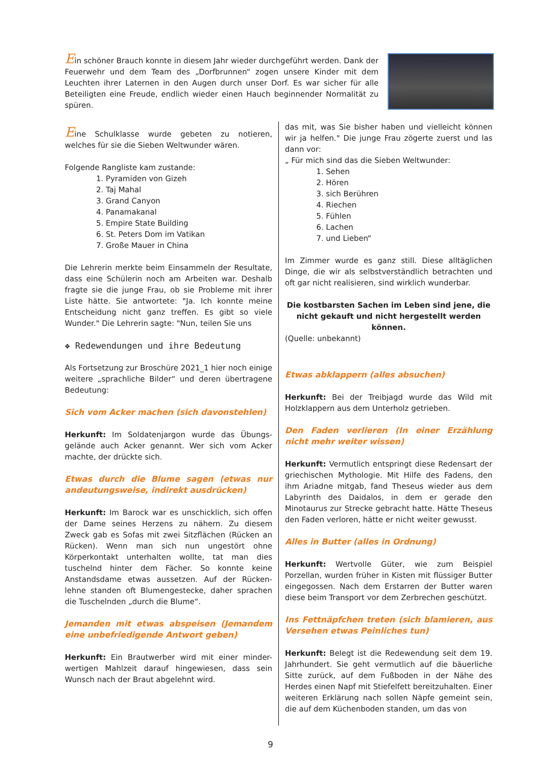Ein schöner Brauch konnte in diesem Jahr wieder durchgeführt werden. Dank der Feuerwehr und dem Team des „Dorfbrunnen“ zogen unsere Kinder mit dem Leuchten ihrer Laternen in den Augen durch unser Dorf. Es war sicher für alle Beteiligten eine Freude, endlich wieder einen Hauch beginnender Normalität zu spüren.
Eine Schulklasse wurde gebeten zu notieren, welches für sie die Sieben Weltwunder wären.
Folgende Rangliste kam zustande:
1. Pyramiden von Gizeh
2. Taj Mahal
3. Grand Canyon
4. Panamakanal
5. Empire State Building
6. St. Peters Dom im Vatikan
7. Große Mauer in China
Die Lehrerin merkte beim Einsammeln der Resultate, dass eine Schülerin noch am Arbeiten war. Deshalb fragte sie die junge Frau, ob sie Probleme mit ihrer Liste hätte. Sie antwortete: "Ja. Ich konnte meine Entscheidung nicht ganz treffen. Es gibt so viele Wunder." Die Lehrerin sagte: "Nun, teilen Sie uns
❖ Redewendungen und ihre Bedeutung
Als Fortsetzung zur Broschüre 2021_1 hier noch einige weitere „sprachliche Bilder“ und deren übertragene Bedeutung:
Sich vom Acker machen (sich davonstehlen)
Herkunft: Im Soldatenjargon wurde das Übungs-gelände auch Acker genannt. Wer sich vom Acker machte, der drückte sich.
Etwas durch die Blume sagen (etwas nur andeutungsweise, indirekt ausdrücken)
Herkunft: Im Barock war es unschicklich, sich offen der Dame seines Herzens zu nähern. Zu diesem Zweck gab es Sofas mit zwei Sitzflächen (Rücken an Rücken). Wenn man sich nun ungestört ohne Körperkontakt unterhalten wollte, tat man dies tuschelnd hinter dem Fächer. So konnte keine Anstandsdame etwas aussetzen. Auf der Rücken-lehne standen oft Blumengestecke, daher sprachen die Tuschelnden „durch die Blume“.
Jemanden mit etwas abspeisen (Jemandem eine unbefriedigende Antwort geben)
Herkunft: Ein Brautwerber wird mit einer minder-wertigen Mahlzeit darauf hingewiesen, dass sein Wunsch nach der Braut abgelehnt wird.
das mit, was Sie bisher haben und vielleicht können wir ja helfen." Die junge Frau zögerte zuerst und las dann vor:
„ Für mich sind das die Sieben Weltwunder:
1. Sehen
2. Hören
3. sich Berühren
4. Riechen
5. Fühlen
6. Lachen
7. und Lieben“
Im Zimmer wurde es ganz still. Diese alltäglichen Dinge, die wir als selbstverständlich betrachten und oft gar nicht realisieren, sind wirklich wunderbar.
Die kostbarsten Sachen im Leben sind jene, die nicht gekauft und nicht hergestellt werden können.
(Quelle: unbekannt)
Etwas abklappern (alles absuchen)
Herkunft: Bei der Treibjagd wurde das Wild mit Holzklappern aus dem Unterholz getrieben.
Den Faden verlieren (In einer Erzählung nicht mehr weiter wissen)
Herkunft: Vermutlich entspringt diese Redensart der griechischen Mythologie. Mit Hilfe des Fadens, den ihm Ariadne mitgab, fand Theseus wieder aus dem Labyrinth des Daidalos, in dem er gerade den Minotaurus zur Strecke gebracht hatte. Hätte Theseus den Faden verloren, hätte er nicht weiter gewusst.
Alles in Butter (alles in Ordnung)
Herkunft: Wertvolle Güter, wie zum Beispiel Porzellan, wurden früher in Kisten mit flüssiger Butter eingegossen. Nach dem Erstarren der Butter waren diese beim Transport vor dem Zerbrechen geschützt.
Ins Fettnäpfchen treten (sich blamieren, aus Versehen etwas Peinliches tun)
Herkunft: Belegt ist die Redewendung seit dem 19. Jahrhundert. Sie geht vermutlich auf die bäuerliche Sitte zurück, auf dem Fußboden in der Nähe des Herdes einen Napf mit Stiefelfett bereitzuhalten. Einer weiteren Erklärung nach sollen Näpfe gemeint sein, die auf dem Küchenboden standen, um das von
9